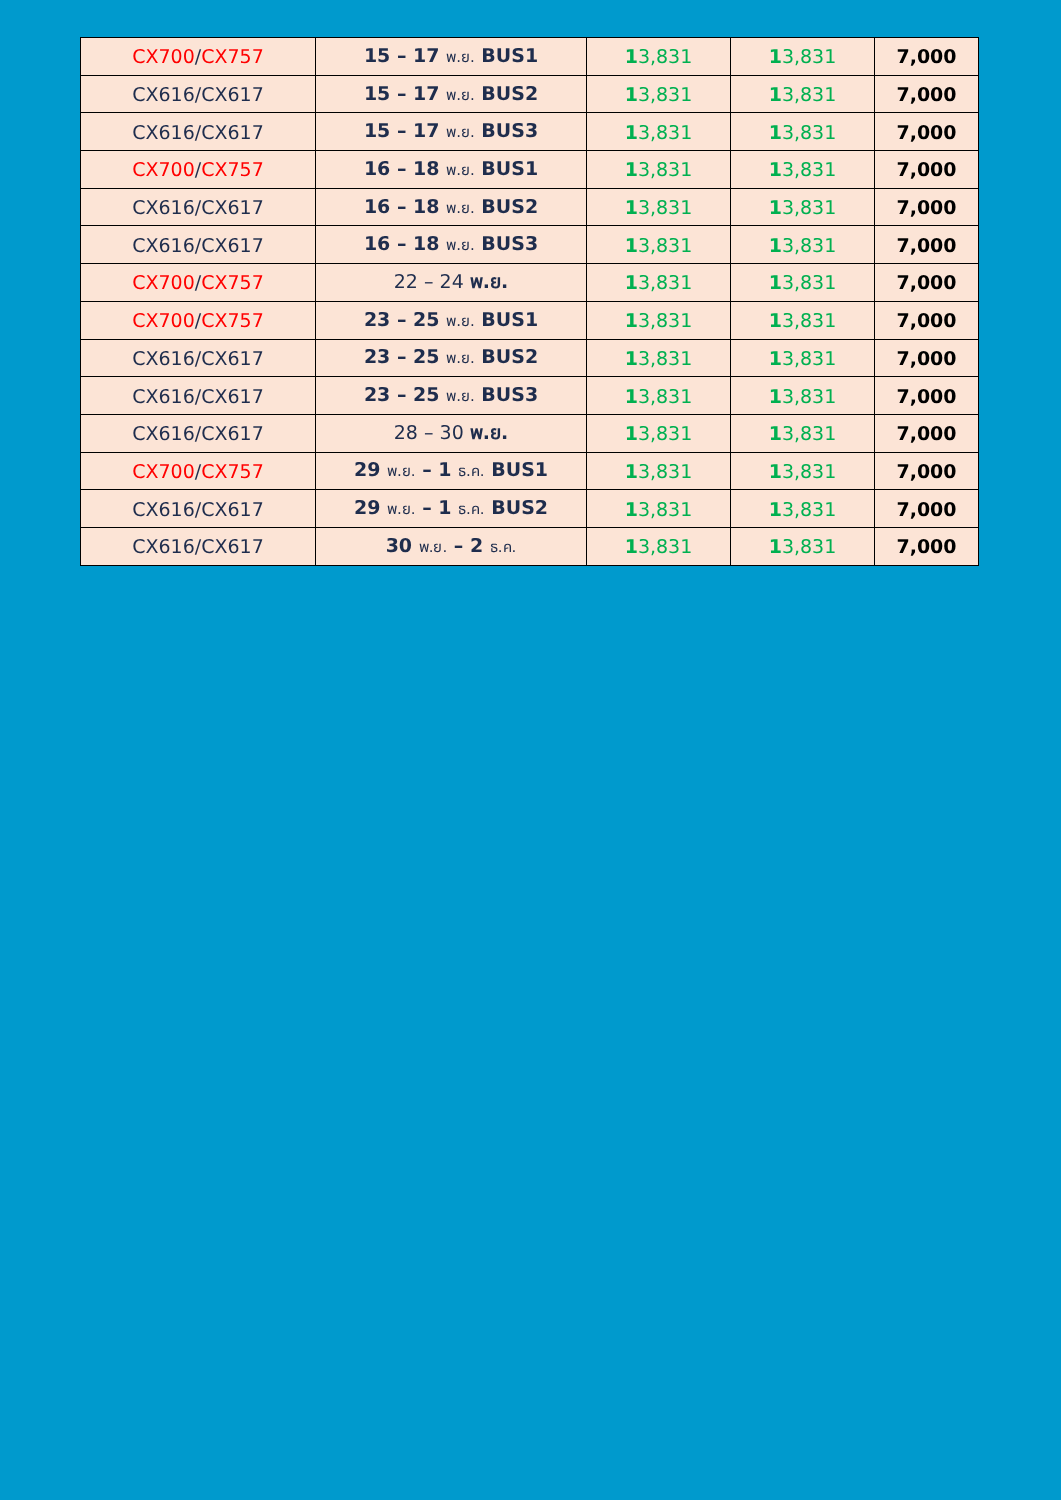| CX700 / CX757 | 15 – 17 พ.ย. BUS1 | 1 3,831 | 1 3,831 | 7,000 |
| CX616/CX617 | 15 – 17 พ.ย. BUS2 | 1 3,831 | 1 3,831 | 7,000 |
| CX616/CX617 | 15 – 17 พ.ย. BUS3 | 1 3,831 | 1 3,831 | 7,000 |
| CX700 / CX757 | 16 – 18 พ.ย. BUS1 | 1 3,831 | 1 3,831 | 7,000 |
| CX616/CX617 | 16 – 18 พ.ย. BUS2 | 1 3,831 | 1 3,831 | 7,000 |
| CX616/CX617 | 16 – 18 พ.ย. BUS3 | 1 3,831 | 1 3,831 | 7,000 |
| CX700 / CX757 | 22 – 24 พ.ย. | 1 3,831 | 1 3,831 | 7,000 |
| CX700 / CX757 | 23 – 25 พ.ย. BUS1 | 1 3,831 | 1 3,831 | 7,000 |
| CX616/CX617 | 23 – 25 พ.ย. BUS2 | 1 3,831 | 1 3,831 | 7,000 |
| CX616/CX617 | 23 – 25 พ.ย. BUS3 | 1 3,831 | 1 3,831 | 7,000 |
| CX616/CX617 | 28 – 30 พ.ย. | 1 3,831 | 1 3,831 | 7,000 |
| CX700 / CX757 | 29 พ.ย. – 1 ธ.ค. BUS1 | 1 3,831 | 1 3,831 | 7,000 |
| CX616/CX617 | 29 พ.ย. – 1 ธ.ค. BUS2 | 1 3,831 | 1 3,831 | 7,000 |
| CX616/CX617 | 30 พ.ย. – 2 ธ.ค. | 1 3,831 | 1 3,831 | 7,000 |